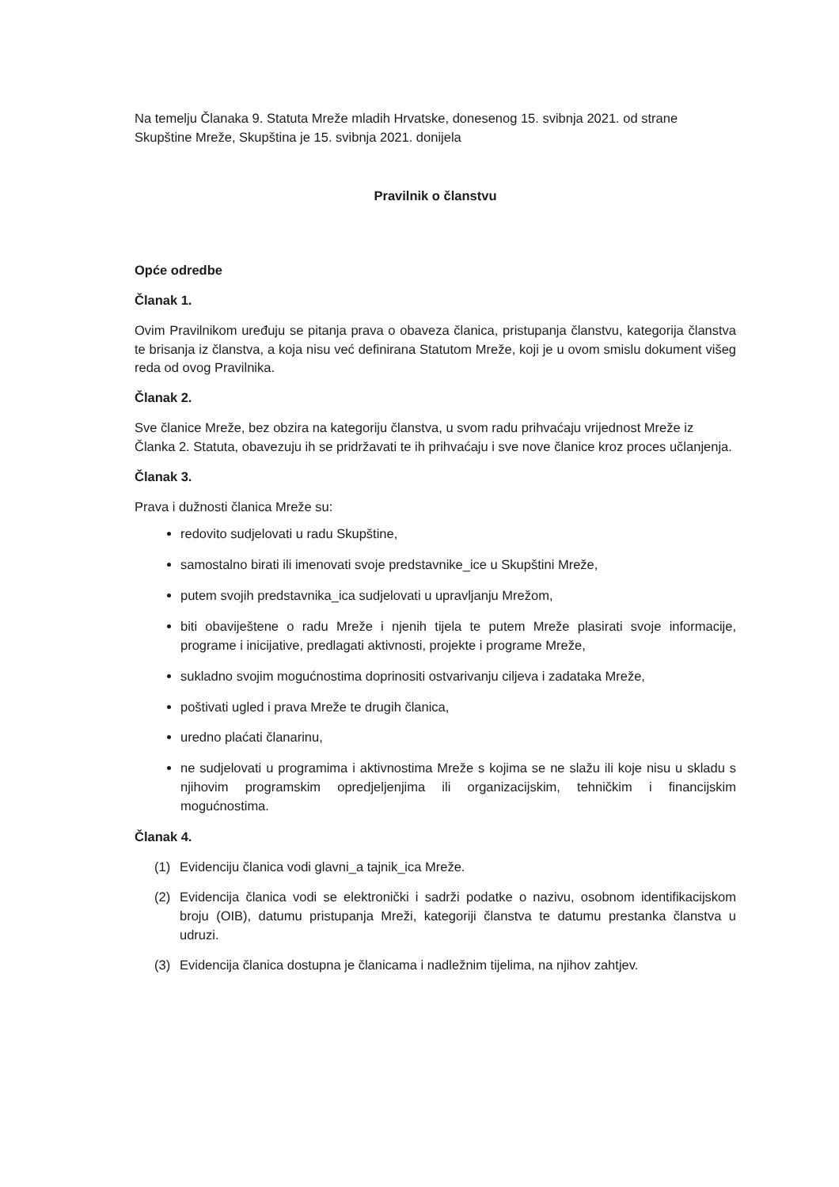Na temelju Članaka 9. Statuta Mreže mladih Hrvatske, donesenog 15. svibnja 2021. od strane Skupštine Mreže, Skupština je 15. svibnja 2021. donijela
Pravilnik o članstvu
Opće odredbe
Članak 1.
Ovim Pravilnikom uređuju se pitanja prava o obaveza članica, pristupanja članstvu, kategorija članstva te brisanja iz članstva, a koja nisu već definirana Statutom Mreže, koji je u ovom smislu dokument višeg reda od ovog Pravilnika.
Članak 2.
Sve članice Mreže, bez obzira na kategoriju članstva, u svom radu prihvaćaju vrijednost Mreže iz Članka 2. Statuta, obavezuju ih se pridržavati te ih prihvaćaju i sve nove članice kroz proces učlanjenja.
Članak 3.
Prava i dužnosti članica Mreže su:
redovito sudjelovati u radu Skupštine,
samostalno birati ili imenovati svoje predstavnike_ice u Skupštini Mreže,
putem svojih predstavnika_ica sudjelovati u upravljanju Mrežom,
biti obaviještene o radu Mreže i njenih tijela te putem Mreže plasirati svoje informacije, programe i inicijative, predlagati aktivnosti, projekte i programe Mreže,
sukladno svojim mogućnostima doprinositi ostvarivanju ciljeva i zadataka Mreže,
poštivati ugled i prava Mreže te drugih članica,
uredno plaćati članarinu,
ne sudjelovati u programima i aktivnostima Mreže s kojima se ne slažu ili koje nisu u skladu s njihovim programskim opredjeljenjima ili organizacijskim, tehničkim i financijskim mogućnostima.
Članak 4.
(1) Evidenciju članica vodi glavni_a tajnik_ica Mreže.
(2) Evidencija članica vodi se elektronički i sadrži podatke o nazivu, osobnom identifikacijskom broju (OIB), datumu pristupanja Mreži, kategoriji članstva te datumu prestanka članstva u udruzi.
(3) Evidencija članica dostupna je članicama i nadležnim tijelima, na njihov zahtjev.